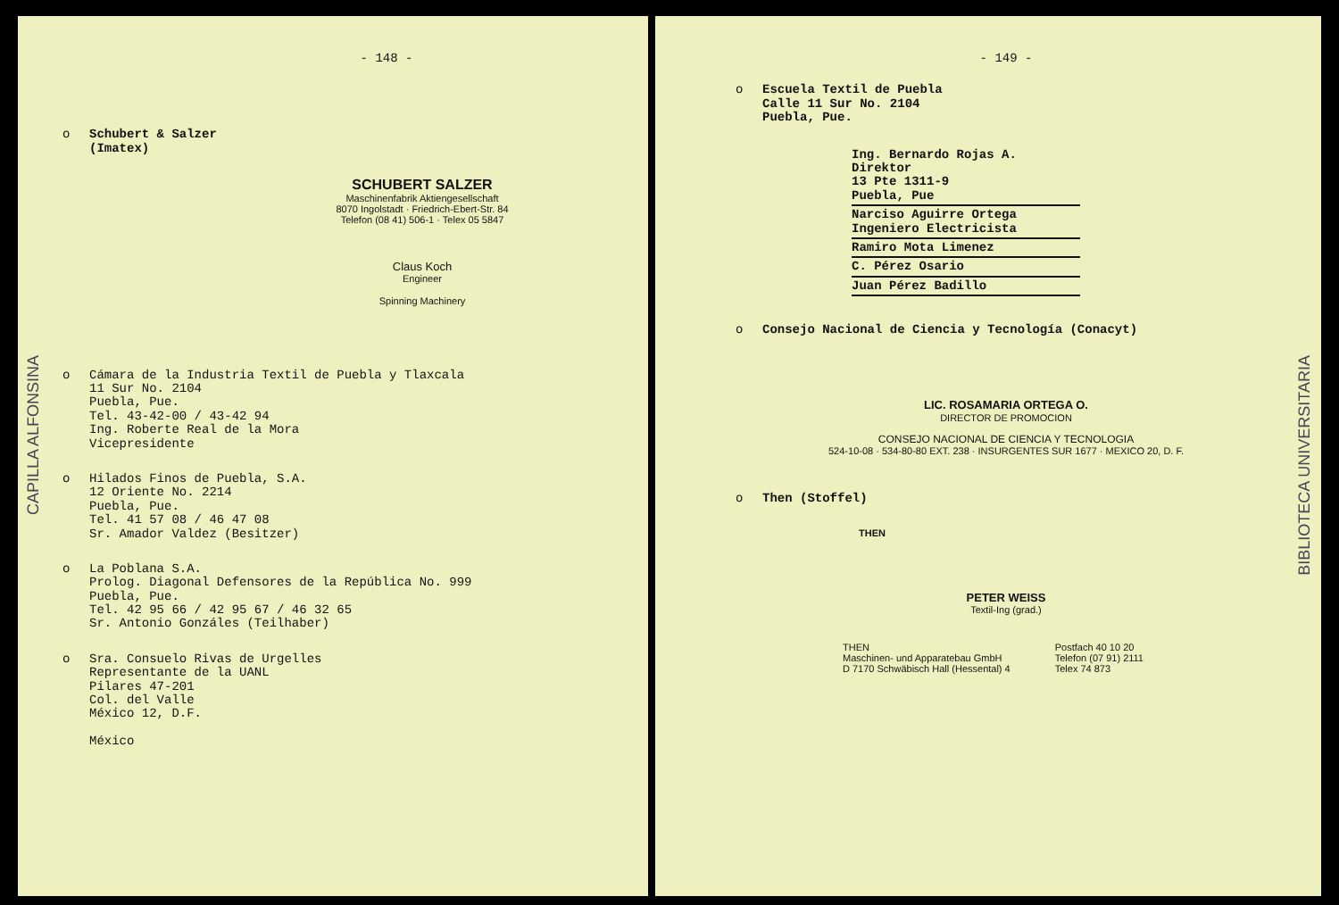CAPILLA ALFONSINA
- 148 -
o Schubert & Salzer
(Imatex)
SCHUBERT SALZER
Maschinenfabrik Aktiengesellschaft
8070 Ingolstadt · Friedrich-Ebert-Str. 84
Telefon (08 41) 506-1 · Telex 05 5847
Claus Koch
Engineer
Spinning Machinery
o Cámara de la Industria Textil de Puebla y Tlaxcala
11 Sur No. 2104
Puebla, Pue.
Tel. 43-42-00 / 43-42 94
Ing. Roberte Real de la Mora
Vicepresidente
o Hilados Finos de Puebla, S.A.
12 Oriente No. 2214
Puebla, Pue.
Tel. 41 57 08 / 46 47 08
Sr. Amador Valdez (Besitzer)
o La Poblana S.A.
Prolog. Diagonal Defensores de la República No. 999
Puebla, Pue.
Tel. 42 95 66 / 42 95 67 / 46 32 65
Sr. Antonio Gonzáles (Teilhaber)
o Sra. Consuelo Rivas de Urgelles
Representante de la UANL
Pilares 47-201
Col. del Valle
México 12, D.F.
México
BIBLIOTECA UNIVERSITARIA
- 149 -
o Escuela Textil de Puebla
Calle 11 Sur No. 2104
Puebla, Pue.
Ing. Bernardo Rojas A.
Direktor
13 Pte 1311-9
Puebla, Pue
Narciso Aguirre Ortega
Ingeniero Electricista
Ramiro Mota Limenez
C. Pérez Osario
Juan Pérez Badillo
o Consejo Nacional de Ciencia y Tecnología (Conacyt)
LIC. ROSAMARIA ORTEGA O.
DIRECTOR DE PROMOCION
CONSEJO NACIONAL DE CIENCIA Y TECNOLOGIA
524-10-08 · 534-80-80 EXT. 238 · INSURGENTES SUR 1677 · MEXICO 20, D. F.
o Then (Stoffel)
THEN
PETER WEISS
Textil-Ing (grad.)
THEN
Maschinen- und Apparatebau GmbH
D 7170 Schwäbisch Hall (Hessental) 4
Postfach 40 10 20
Telefon (07 91) 2111
Telex 74 873